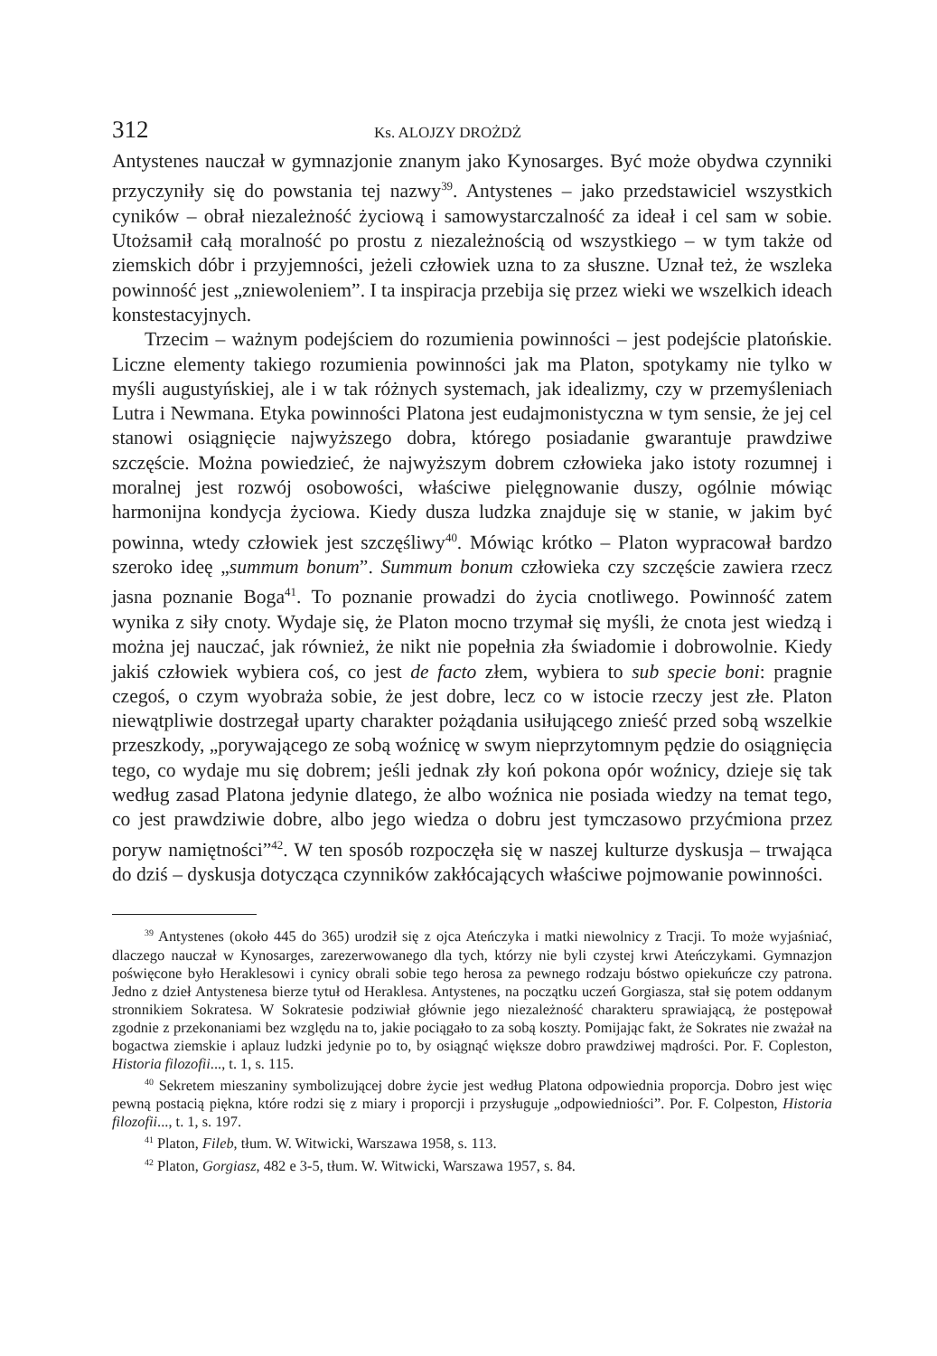312 Ks. ALOJZY DROŻDŻ
Antystenes nauczał w gymnazjonie znanym jako Kynosarges. Być może obydwa czynniki przyczyniły się do powstania tej nazwy<sup>39</sup>. Antystenes – jako przedstawiciel wszystkich cyników – obrał niezależność życiową i samowystarczalność za ideał i cel sam w sobie. Utożsamił całą moralność po prostu z niezależnością od wszystkiego – w tym także od ziemskich dóbr i przyjemności, jeżeli człowiek uzna to za słuszne. Uznał też, że wszleka powinność jest „zniewoleniem”. I ta inspiracja przebija się przez wieki we wszelkich ideach konstestacyjnych.
Trzecim – ważnym podejściem do rozumienia powinności – jest podejście platońskie. Liczne elementy takiego rozumienia powinności jak ma Platon, spotykamy nie tylko w myśli augustyńskiej, ale i w tak różnych systemach, jak idealizmy, czy w przemyśleniach Lutra i Newmana. Etyka powinności Platona jest eudajmonistyczna w tym sensie, że jej cel stanowi osiągnięcie najwyższego dobra, którego posiadanie gwarantuje prawdziwe szczęście. Można powiedzieć, że najwyższym dobrem człowieka jako istoty rozumnej i moralnej jest rozwój osobowości, właściwe pielęgnowanie duszy, ogólnie mówiąc harmonijna kondycja życiowa. Kiedy dusza ludzka znajduje się w stanie, w jakim być powinna, wtedy człowiek jest szczęśliwy<sup>40</sup>. Mówiąc krótko – Platon wypracował bardzo szeroko ideę „summum bonum”. Summum bonum człowieka czy szczęście zawiera rzecz jasna poznanie Boga<sup>41</sup>. To poznanie prowadzi do życia cnotliwego. Powinność zatem wynika z siły cnoty. Wydaje się, że Platon mocno trzymał się myśli, że cnota jest wiedzą i można jej nauczać, jak również, że nikt nie popełnia zła świadomie i dobrowolnie. Kiedy jakiś człowiek wybiera coś, co jest de facto złem, wybiera to sub specie boni: pragnie czegoś, o czym wyobraża sobie, że jest dobre, lecz co w istocie rzeczy jest złe. Platon niewątpliwie dostrzegał uparty charakter pożądania usiłującego znieść przed sobą wszelkie przeszkody, „porywającego ze sobą woźnicę w swym nieprzytomnym pędzie do osiągnięcia tego, co wydaje mu się dobrem; jeśli jednak zły koń pokona opór woźnicy, dzieje się tak według zasad Platona jedynie dlatego, że albo woźnica nie posiada wiedzy na temat tego, co jest prawdziwie dobre, albo jego wiedza o dobru jest tymczasowo przyćmiona przez poryw namiętności”<sup>42</sup>. W ten sposób rozpoczęła się w naszej kulturze dyskusja – trwająca do dziś – dyskusja dotycząca czynników zakłócających właściwe pojmowanie powinności.
<sup>39</sup> Antystenes (około 445 do 365) urodził się z ojca Ateńczyka i matki niewolnicy z Tracji. To może wyjaśniać, dlaczego nauczał w Kynosarges, zarezerwowanego dla tych, którzy nie byli czystej krwi Ateńczykami. Gymnazjon poświęcone było Heraklesowi i cynicy obrali sobie tego herosa za pewnego rodzaju bóstwo opiekuńcze czy patrona. Jedno z dzieł Antystenesa bierze tytuł od Heraklesa. Antystenes, na początku uczeń Gorgiasza, stał się potem oddanym stronnikiem Sokratesa. W Sokratesie podziwiał głównie jego niezależność charakteru sprawiającą, że postępował zgodnie z przekonaniami bez względu na to, jakie pociągało to za sobą koszty. Pomijając fakt, że Sokrates nie zważał na bogactwa ziemskie i aplauz ludzki jedynie po to, by osiągnąć większe dobro prawdziwej mądrości. Por. F. Copleston, Historia filozofii..., t. 1, s. 115.
<sup>40</sup> Sekretem mieszaniny symbolizującej dobre życie jest według Platona odpowiednia proporcja. Dobro jest więc pewną postacią piękna, które rodzi się z miary i proporcji i przysługuje „odpowiedniości”. Por. F. Colpeston, Historia filozofii..., t. 1, s. 197.
<sup>41</sup> Platon, Fileb, tłum. W. Witwicki, Warszawa 1958, s. 113.
<sup>42</sup> Platon, Gorgiasz, 482 e 3-5, tłum. W. Witwicki, Warszawa 1957, s. 84.